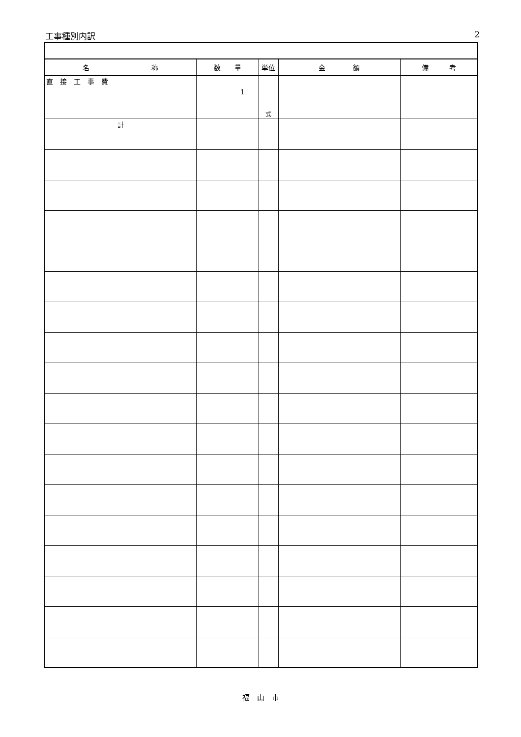工事種別内訳 2
| 名 称 | 数 量 | 単位 | 金 額 | 備 考 |
| --- | --- | --- | --- | --- |
| 直 接 工 事 費 | 1 | 式 | | |
| 計 | | | | |
福　山　市